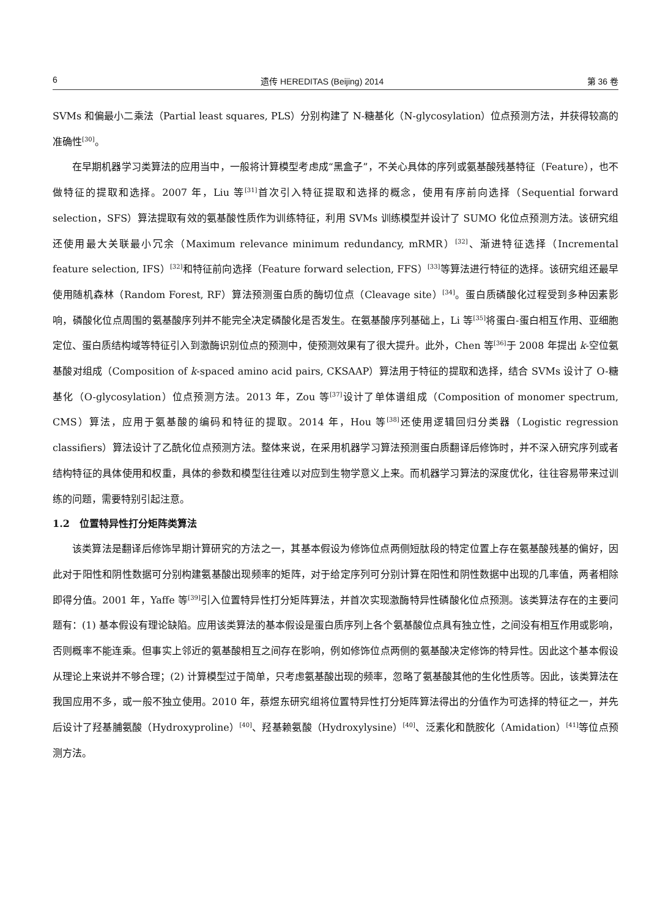6 遗传 HEREDITAS (Beijing) 2014 第 36 卷
SVMs 和偏最小二乘法（Partial least squares, PLS）分别构建了 N-糖基化（N-glycosylation）位点预测方法，并获得较高的准确性<sup>[30]</sup>。
在早期机器学习类算法的应用当中，一般将计算模型考虑成“黑盒子”，不关心具体的序列或氨基酸残基特征（Feature），也不做特征的提取和选择。2007 年，Liu 等<sup>[31]</sup>首次引入特征提取和选择的概念，使用有序前向选择（Sequential forward selection，SFS）算法提取有效的氨基酸性质作为训练特征，利用 SVMs 训练模型并设计了 SUMO 化位点预测方法。该研究组还使用最大关联最小冗余（Maximum relevance minimum redundancy, mRMR）<sup>[32]</sup>、渐进特征选择（Incremental feature selection, IFS）<sup>[32]</sup>和特征前向选择（Feature forward selection, FFS）<sup>[33]</sup>等算法进行特征的选择。该研究组还最早使用随机森林（Random Forest, RF）算法预测蛋白质的酶切位点（Cleavage site）<sup>[34]</sup>。蛋白质磷酸化过程受到多种因素影响，磷酸化位点周围的氨基酸序列并不能完全决定磷酸化是否发生。在氨基酸序列基础上，Li 等<sup>[35]</sup>将蛋白-蛋白相互作用、亚细胞定位、蛋白质结构域等特征引入到激酶识别位点的预测中，使预测效果有了很大提升。此外，Chen 等<sup>[36]</sup>于 2008 年提出 k-空位氨基酸对组成（Composition of k-spaced amino acid pairs, CKSAAP）算法用于特征的提取和选择，结合 SVMs 设计了 O-糖基化（O-glycosylation）位点预测方法。2013 年，Zou 等<sup>[37]</sup>设计了单体谱组成（Composition of monomer spectrum, CMS）算法，应用于氨基酸的编码和特征的提取。2014 年，Hou 等<sup>[38]</sup>还使用逻辑回归分类器（Logistic regression classifiers）算法设计了乙酰化位点预测方法。整体来说，在采用机器学习算法预测蛋白质翻译后修饰时，并不深入研究序列或者结构特征的具体使用和权重，具体的参数和模型往往难以对应到生物学意义上来。而机器学习算法的深度优化，往往容易带来过训练的问题，需要特别引起注意。
1.2　位置特异性打分矩阵类算法
该类算法是翻译后修饰早期计算研究的方法之一，其基本假设为修饰位点两侧短肽段的特定位置上存在氨基酸残基的偏好，因此对于阳性和阴性数据可分别构建氨基酸出现频率的矩阵，对于给定序列可分别计算在阳性和阴性数据中出现的几率值，两者相除即得分值。2001 年，Yaffe 等<sup>[39]</sup>引入位置特异性打分矩阵算法，并首次实现激酶特异性磷酸化位点预测。该类算法存在的主要问题有：(1) 基本假设有理论缺陷。应用该类算法的基本假设是蛋白质序列上各个氨基酸位点具有独立性，之间没有相互作用或影响，否则概率不能连乘。但事实上邻近的氨基酸相互之间存在影响，例如修饰位点两侧的氨基酸决定修饰的特异性。因此这个基本假设从理论上来说并不够合理；(2) 计算模型过于简单，只考虑氨基酸出现的频率，忽略了氨基酸其他的生化性质等。因此，该类算法在我国应用不多，或一般不独立使用。2010 年，蔡煜东研究组将位置特异性打分矩阵算法得出的分值作为可选择的特征之一，并先后设计了羟基脯氨酸（Hydroxyproline）<sup>[40]</sup>、羟基赖氨酸（Hydroxylysine）<sup>[40]</sup>、泛素化和酰胺化（Amidation）<sup>[41]</sup>等位点预测方法。